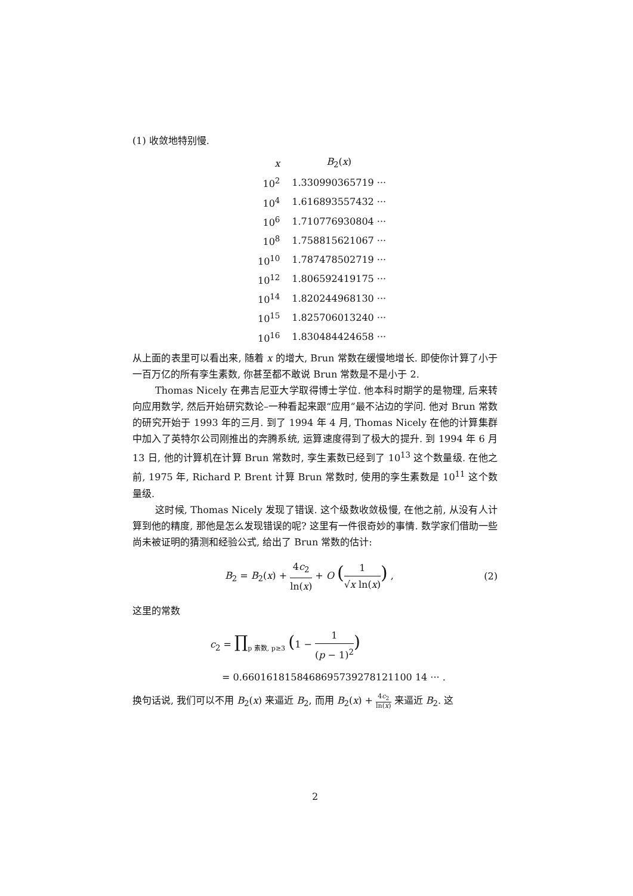(1) 收敛地特别慢.
| x | B<sub>2</sub>( x ) |
| --- | --- |
| 10<sup>2</sup> | 1.330990365719 ··· |
| 10<sup>4</sup> | 1.616893557432 ··· |
| 10<sup>6</sup> | 1.710776930804 ··· |
| 10<sup>8</sup> | 1.758815621067 ··· |
| 10<sup>10</sup> | 1.787478502719 ··· |
| 10<sup>12</sup> | 1.806592419175 ··· |
| 10<sup>14</sup> | 1.820244968130 ··· |
| 10<sup>15</sup> | 1.825706013240 ··· |
| 10<sup>16</sup> | 1.830484424658 ··· |
从上面的表里可以看出来, 随着 x 的增大, Brun 常数在缓慢地增长. 即使你计算了小于一百万亿的所有孪生素数, 你甚至都不敢说 Brun 常数是不是小于 2.
Thomas Nicely 在弗吉尼亚大学取得博士学位. 他本科时期学的是物理, 后来转向应用数学, 然后开始研究数论–一种看起来跟“应用”最不沾边的学问. 他对 Brun 常数的研究开始于 1993 年的三月. 到了 1994 年 4 月, Thomas Nicely 在他的计算集群中加入了英特尔公司刚推出的奔腾系统, 运算速度得到了极大的提升. 到 1994 年 6 月 13 日, 他的计算机在计算 Brun 常数时, 孪生素数已经到了 10<sup>13</sup> 这个数量级. 在他之前, 1975 年, Richard P. Brent 计算 Brun 常数时, 使用的孪生素数是 10<sup>11</sup> 这个数量级.
这时候, Thomas Nicely 发现了错误. 这个级数收敛极慢, 在他之前, 从没有人计算到他的精度, 那他是怎么发现错误的呢? 这里有一件很奇妙的事情. 数学家们借助一些尚未被证明的猜测和经验公式, 给出了 Brun 常数的估计:
B<sub>2</sub> = B<sub>2</sub>(x) + 4c<sub>2</sub> ln(x) + O (1 √x ln(x)) , (2)
这里的常数
c<sub>2</sub> = ∏<sub>p 素数, p≥3</sub> (1 − 1 (p − 1)<sup>2</sup>)
= 0.6601618158468695739278121100 14 ··· .
换句话说, 我们可以不用 B<sub>2</sub>(x) 来逼近 B<sub>2</sub>, 而用 B<sub>2</sub>(x) + 4c<sub>2</sub> ln(x) 来逼近 B<sub>2</sub>. 这
2